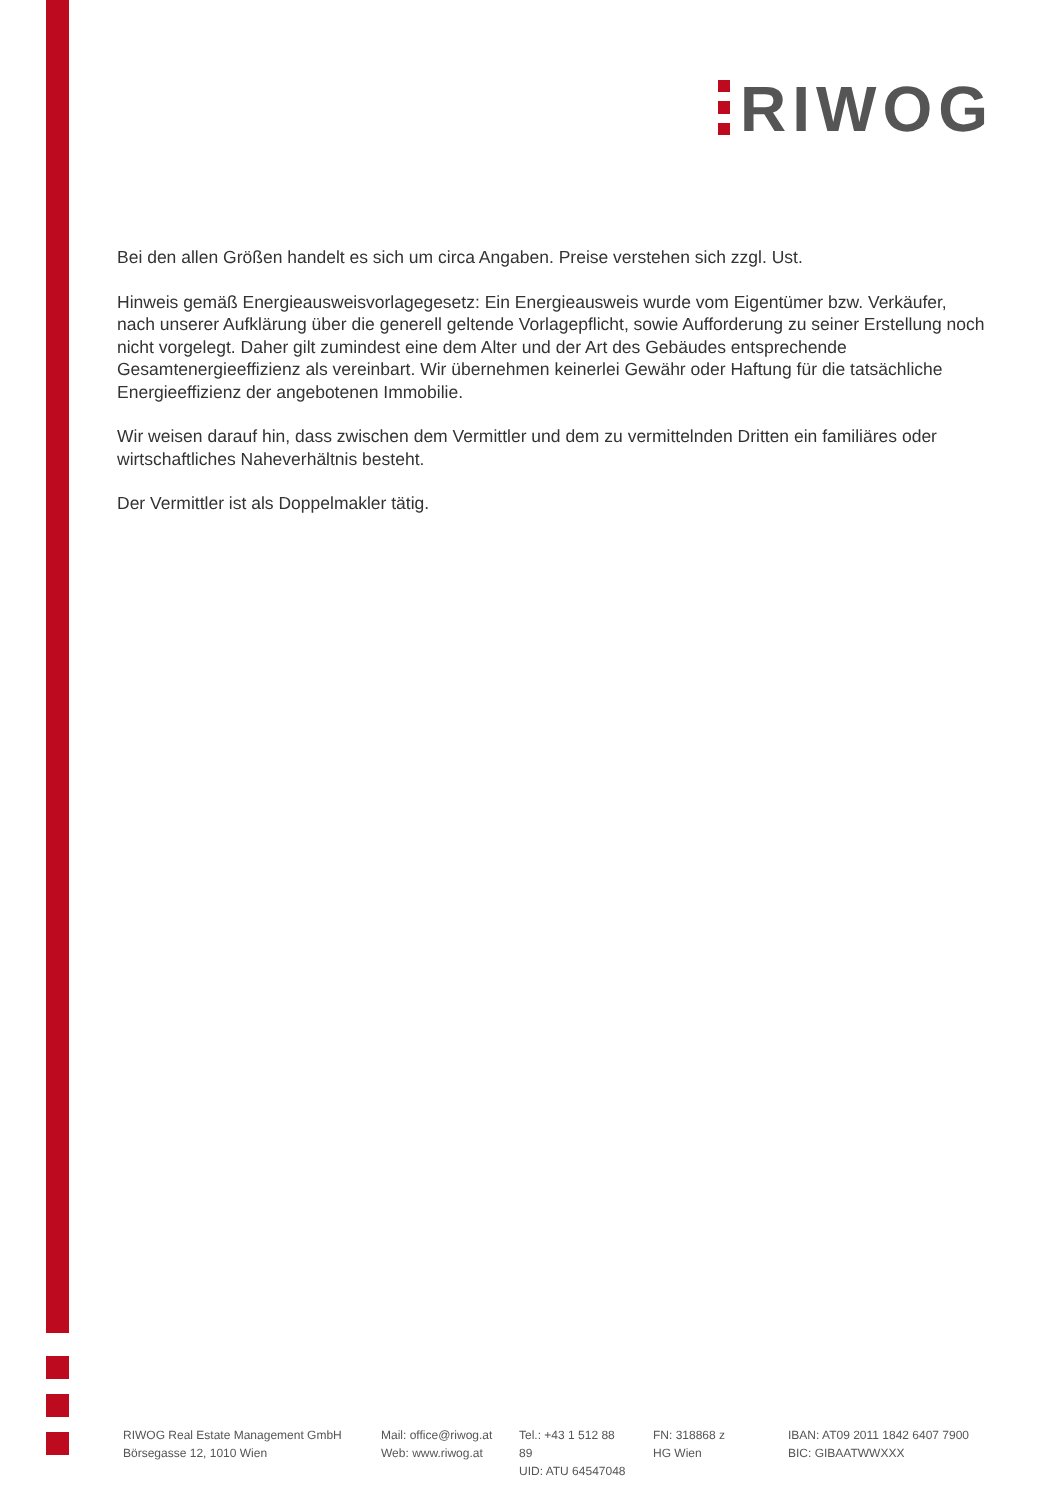RIWOG
Bei den allen Größen handelt es sich um circa Angaben. Preise verstehen sich zzgl. Ust.
Hinweis gemäß Energieausweisvorlagegesetz: Ein Energieausweis wurde vom Eigentümer bzw. Verkäufer, nach unserer Aufklärung über die generell geltende Vorlagepflicht, sowie Aufforderung zu seiner Erstellung noch nicht vorgelegt. Daher gilt zumindest eine dem Alter und der Art des Gebäudes entsprechende Gesamtenergieeffizienz als vereinbart. Wir übernehmen keinerlei Gewähr oder Haftung für die tatsächliche Energieeffizienz der angebotenen Immobilie.
Wir weisen darauf hin, dass zwischen dem Vermittler und dem zu vermittelnden Dritten ein familiäres oder wirtschaftliches Naheverhältnis besteht.
Der Vermittler ist als Doppelmakler tätig.
RIWOG Real Estate Management GmbH
Börsegasse 12, 1010 Wien
Mail: office@riwog.at
Web: www.riwog.at
Tel.: +43 1 512 88 89
UID: ATU 64547048
FN: 318868 z
HG Wien
IBAN: AT09 2011 1842 6407 7900
BIC: GIBAATWWXXX